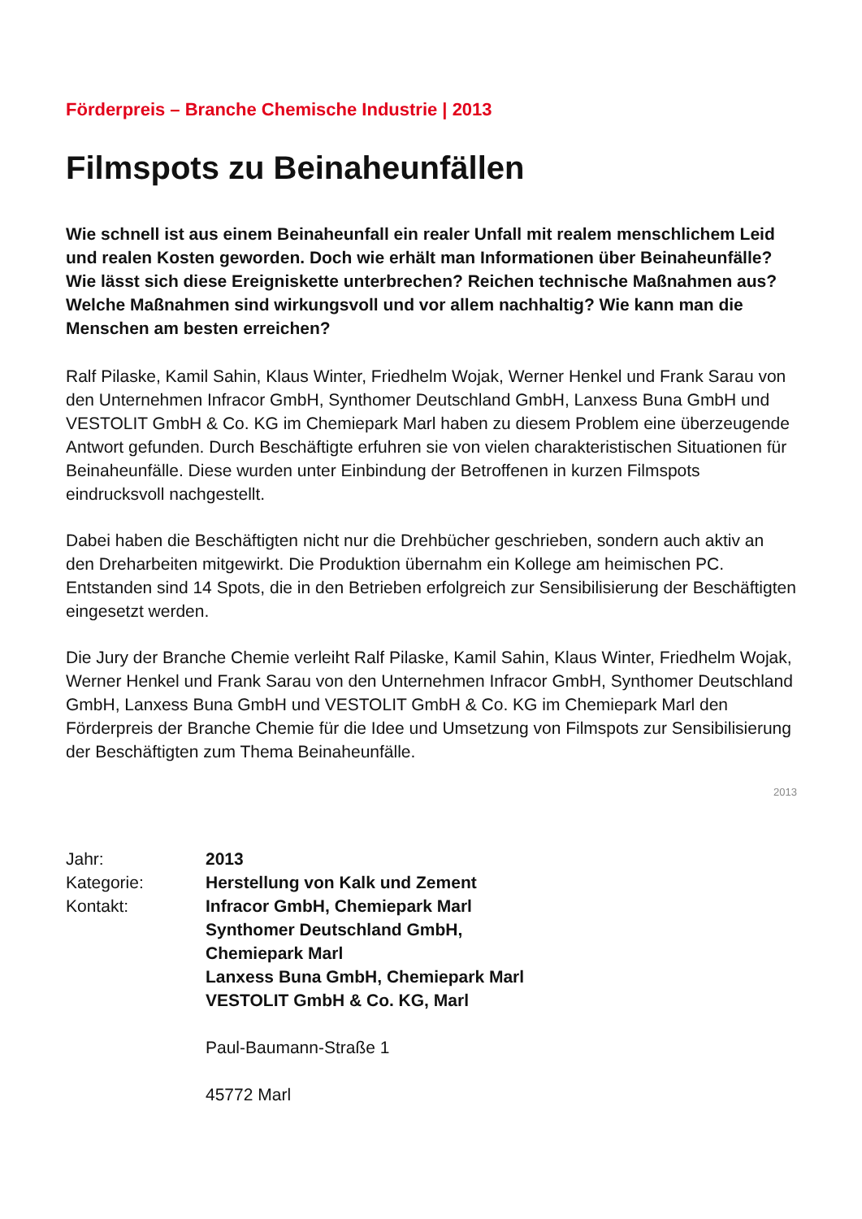Förderpreis – Branche Chemische Industrie | 2013
Filmspots zu Beinaheunfällen
Wie schnell ist aus einem Beinaheunfall ein realer Unfall mit realem menschlichem Leid und realen Kosten geworden. Doch wie erhält man Informationen über Beinaheunfälle? Wie lässt sich diese Ereigniskette unterbrechen? Reichen technische Maßnahmen aus? Welche Maßnahmen sind wirkungsvoll und vor allem nachhaltig? Wie kann man die Menschen am besten erreichen?
Ralf Pilaske, Kamil Sahin, Klaus Winter, Friedhelm Wojak, Werner Henkel und Frank Sarau von den Unternehmen Infracor GmbH, Synthomer Deutschland GmbH, Lanxess Buna GmbH und VESTOLIT GmbH & Co. KG im Chemiepark Marl haben zu diesem Problem eine überzeugende Antwort gefunden. Durch Beschäftigte erfuhren sie von vielen charakteristischen Situationen für Beinaheunfälle. Diese wurden unter Einbindung der Betroffenen in kurzen Filmspots eindrucksvoll nachgestellt.
Dabei haben die Beschäftigten nicht nur die Drehbücher geschrieben, sondern auch aktiv an den Dreharbeiten mitgewirkt. Die Produktion übernahm ein Kollege am heimischen PC. Entstanden sind 14 Spots, die in den Betrieben erfolgreich zur Sensibilisierung der Beschäftigten eingesetzt werden.
Die Jury der Branche Chemie verleiht Ralf Pilaske, Kamil Sahin, Klaus Winter, Friedhelm Wojak, Werner Henkel und Frank Sarau von den Unternehmen Infracor GmbH, Synthomer Deutschland GmbH, Lanxess Buna GmbH und VESTOLIT GmbH & Co. KG im Chemiepark Marl den Förderpreis der Branche Chemie für die Idee und Umsetzung von Filmspots zur Sensibilisierung der Beschäftigten zum Thema Beinaheunfälle.
2013
Jahr:
2013
Kategorie:
Herstellung von Kalk und Zement
Kontakt:
Infracor GmbH, Chemiepark Marl
Synthomer Deutschland GmbH,
Chemiepark Marl
Lanxess Buna GmbH, Chemiepark Marl
VESTOLIT GmbH & Co. KG, Marl
Paul-Baumann-Straße 1
45772 Marl